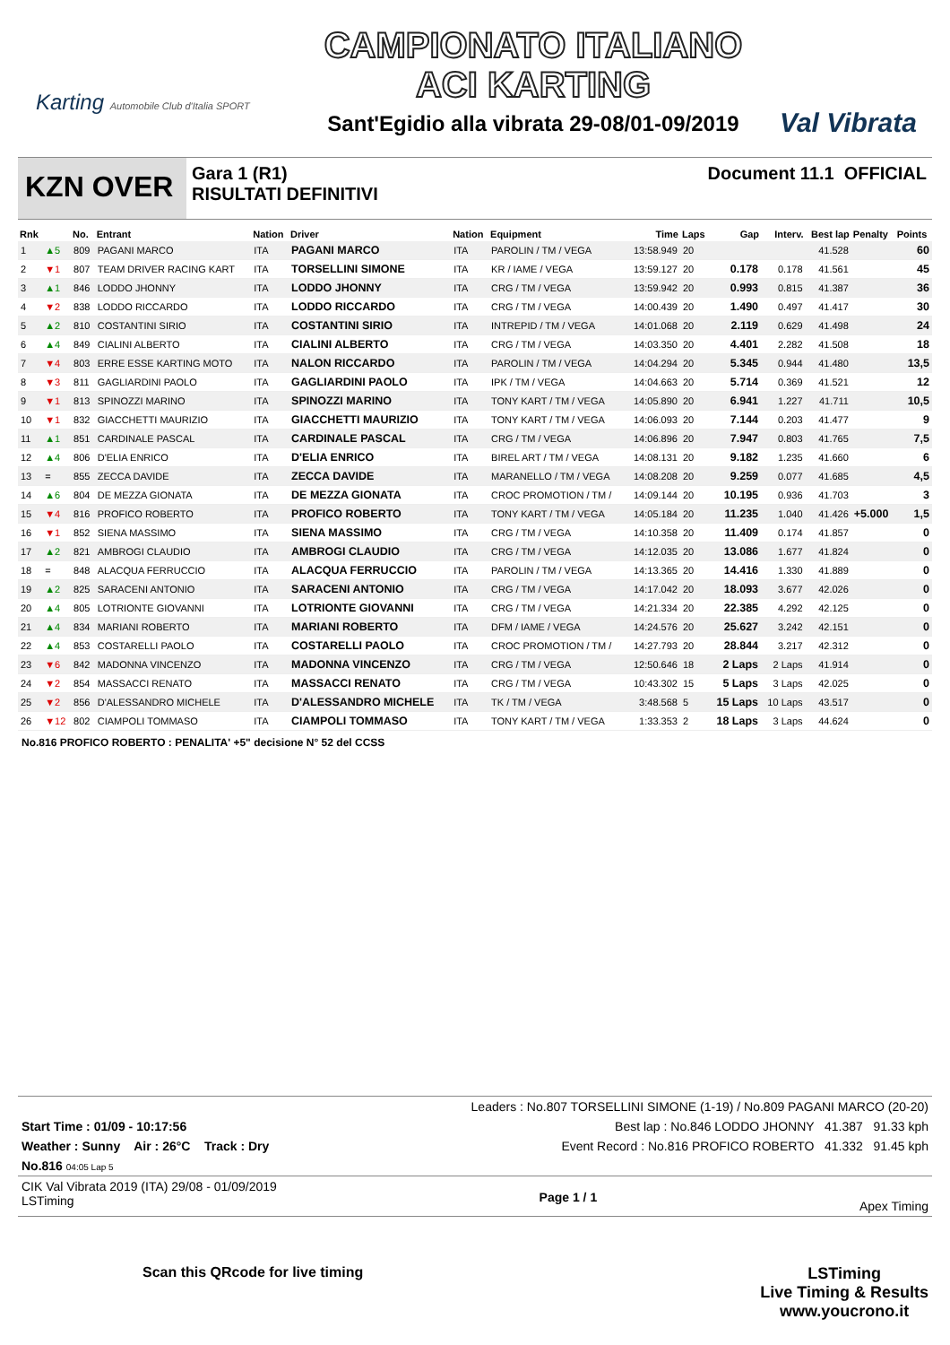Karting Automobile Club d'Italia SPORT
CAMPIONATO ITALIANO
ACI KARTING
Sant'Egidio alla vibrata 29-08/01-09/2019
Val Vibrata
KZN OVER
Gara 1 (R1)
RISULTATI DEFINITIVI
Document 11.1 OFFICIAL
| Rnk | | No. | Entrant | Nation | Driver | Nation | Equipment | Time | Laps | Gap | Interv. | Best lap | Penalty | Points |
| --- | --- | --- | --- | --- | --- | --- | --- | --- | --- | --- | --- | --- | --- | --- |
| 1 | ▲5 | 809 | PAGANI MARCO | ITA | PAGANI MARCO | ITA | PAROLIN / TM / VEGA | 13:58.949 | 20 | | | 41.528 | | 60 |
| 2 | ▼1 | 807 | TEAM DRIVER RACING KART | ITA | TORSELLINI SIMONE | ITA | KR / IAME / VEGA | 13:59.127 | 20 | 0.178 | 0.178 | 41.561 | | 45 |
| 3 | ▲1 | 846 | LODDO JHONNY | ITA | LODDO JHONNY | ITA | CRG / TM / VEGA | 13:59.942 | 20 | 0.993 | 0.815 | 41.387 | | 36 |
| 4 | ▼2 | 838 | LODDO RICCARDO | ITA | LODDO RICCARDO | ITA | CRG / TM / VEGA | 14:00.439 | 20 | 1.490 | 0.497 | 41.417 | | 30 |
| 5 | ▲2 | 810 | COSTANTINI SIRIO | ITA | COSTANTINI SIRIO | ITA | INTREPID / TM / VEGA | 14:01.068 | 20 | 2.119 | 0.629 | 41.498 | | 24 |
| 6 | ▲4 | 849 | CIALINI ALBERTO | ITA | CIALINI ALBERTO | ITA | CRG / TM / VEGA | 14:03.350 | 20 | 4.401 | 2.282 | 41.508 | | 18 |
| 7 | ▼4 | 803 | ERRE ESSE KARTING MOTO | ITA | NALON RICCARDO | ITA | PAROLIN / TM / VEGA | 14:04.294 | 20 | 5.345 | 0.944 | 41.480 | | 13,5 |
| 8 | ▼3 | 811 | GAGLIARDINI PAOLO | ITA | GAGLIARDINI PAOLO | ITA | IPK / TM / VEGA | 14:04.663 | 20 | 5.714 | 0.369 | 41.521 | | 12 |
| 9 | ▼1 | 813 | SPINOZZI MARINO | ITA | SPINOZZI MARINO | ITA | TONY KART / TM / VEGA | 14:05.890 | 20 | 6.941 | 1.227 | 41.711 | | 10,5 |
| 10 | ▼1 | 832 | GIACCHETTI MAURIZIO | ITA | GIACCHETTI MAURIZIO | ITA | TONY KART / TM / VEGA | 14:06.093 | 20 | 7.144 | 0.203 | 41.477 | | 9 |
| 11 | ▲1 | 851 | CARDINALE PASCAL | ITA | CARDINALE PASCAL | ITA | CRG / TM / VEGA | 14:06.896 | 20 | 7.947 | 0.803 | 41.765 | | 7,5 |
| 12 | ▲4 | 806 | D'ELIA ENRICO | ITA | D'ELIA ENRICO | ITA | BIREL ART / TM / VEGA | 14:08.131 | 20 | 9.182 | 1.235 | 41.660 | | 6 |
| 13 | = | 855 | ZECCA DAVIDE | ITA | ZECCA DAVIDE | ITA | MARANELLO / TM / VEGA | 14:08.208 | 20 | 9.259 | 0.077 | 41.685 | | 4,5 |
| 14 | ▲6 | 804 | DE MEZZA GIONATA | ITA | DE MEZZA GIONATA | ITA | CROC PROMOTION / TM / | 14:09.144 | 20 | 10.195 | 0.936 | 41.703 | | 3 |
| 15 | ▼4 | 816 | PROFICO ROBERTO | ITA | PROFICO ROBERTO | ITA | TONY KART / TM / VEGA | 14:05.184 | 20 | 11.235 | 1.040 | 41.426 | +5.000 | 1,5 |
| 16 | ▼1 | 852 | SIENA MASSIMO | ITA | SIENA MASSIMO | ITA | CRG / TM / VEGA | 14:10.358 | 20 | 11.409 | 0.174 | 41.857 | | 0 |
| 17 | ▲2 | 821 | AMBROGI CLAUDIO | ITA | AMBROGI CLAUDIO | ITA | CRG / TM / VEGA | 14:12.035 | 20 | 13.086 | 1.677 | 41.824 | | 0 |
| 18 | = | 848 | ALACQUA FERRUCCIO | ITA | ALACQUA FERRUCCIO | ITA | PAROLIN / TM / VEGA | 14:13.365 | 20 | 14.416 | 1.330 | 41.889 | | 0 |
| 19 | ▲2 | 825 | SARACENI ANTONIO | ITA | SARACENI ANTONIO | ITA | CRG / TM / VEGA | 14:17.042 | 20 | 18.093 | 3.677 | 42.026 | | 0 |
| 20 | ▲4 | 805 | LOTRIONTE GIOVANNI | ITA | LOTRIONTE GIOVANNI | ITA | CRG / TM / VEGA | 14:21.334 | 20 | 22.385 | 4.292 | 42.125 | | 0 |
| 21 | ▲4 | 834 | MARIANI ROBERTO | ITA | MARIANI ROBERTO | ITA | DFM / IAME / VEGA | 14:24.576 | 20 | 25.627 | 3.242 | 42.151 | | 0 |
| 22 | ▲4 | 853 | COSTARELLI PAOLO | ITA | COSTARELLI PAOLO | ITA | CROC PROMOTION / TM / | 14:27.793 | 20 | 28.844 | 3.217 | 42.312 | | 0 |
| 23 | ▼6 | 842 | MADONNA VINCENZO | ITA | MADONNA VINCENZO | ITA | CRG / TM / VEGA | 12:50.646 | 18 | 2 Laps | 2 Laps | 41.914 | | 0 |
| 24 | ▼2 | 854 | MASSACCI RENATO | ITA | MASSACCI RENATO | ITA | CRG / TM / VEGA | 10:43.302 | 15 | 5 Laps | 3 Laps | 42.025 | | 0 |
| 25 | ▼2 | 856 | D'ALESSANDRO MICHELE | ITA | D'ALESSANDRO MICHELE | ITA | TK / TM / VEGA | 3:48.568 | 5 | 15 Laps | 10 Laps | 43.517 | | 0 |
| 26 | ▼12 | 802 | CIAMPOLI TOMMASO | ITA | CIAMPOLI TOMMASO | ITA | TONY KART / TM / VEGA | 1:33.353 | 2 | 18 Laps | 3 Laps | 44.624 | | 0 |
No.816 PROFICO ROBERTO : PENALITA' +5" decisione N° 52 del CCSS
Leaders : No.807 TORSELLINI SIMONE (1-19) / No.809 PAGANI MARCO (20-20)
Start Time : 01/09 - 10:17:56 Best lap : No.846 LODDO JHONNY 41.387 91.33 kph
Weather : Sunny Air : 26°C Track : Dry Event Record : No.816 PROFICO ROBERTO 41.332 91.45 kph
No.816 04:05 Lap 5
CIK Val Vibrata 2019 (ITA) 29/08 - 01/09/2019
LSTiming Page 1 / 1 Apex Timing
Scan this QRcode for live timing LSTiming
Live Timing & Results
www.youcrono.it